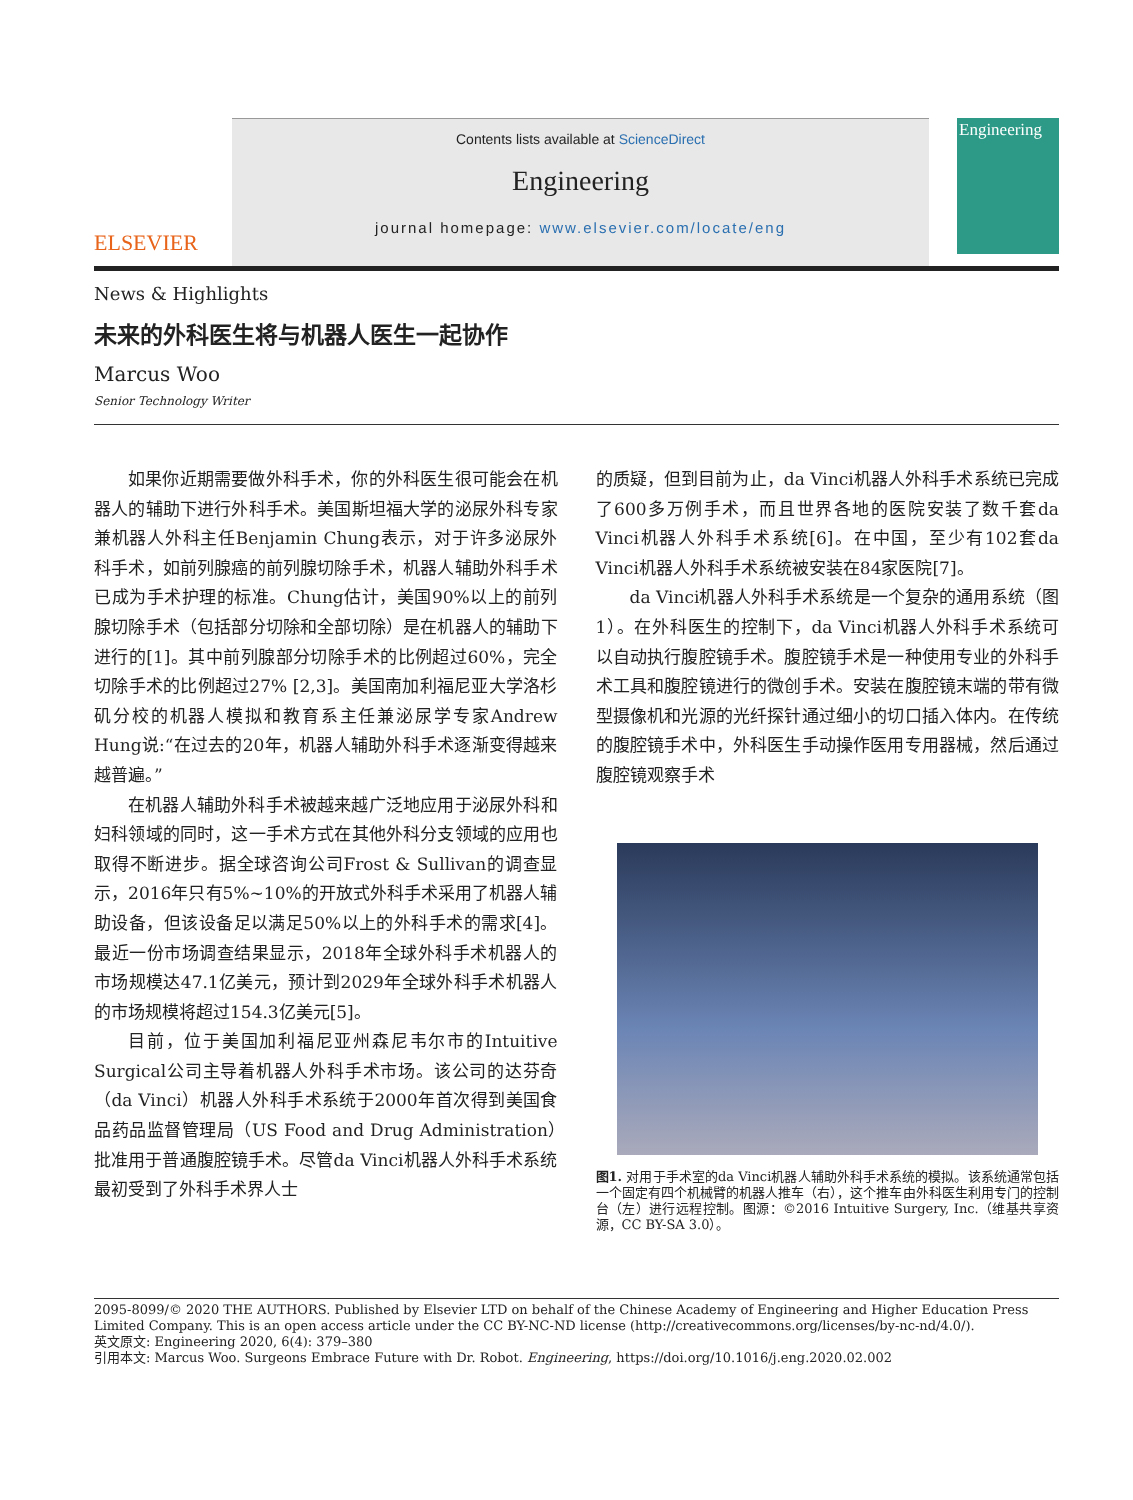ELSEVIER
Contents lists available at ScienceDirect
Engineering
journal homepage: www.elsevier.com/locate/eng
Engineering
News & Highlights
未来的外科医生将与机器人医生一起协作
Marcus Woo
Senior Technology Writer
如果你近期需要做外科手术，你的外科医生很可能会在机器人的辅助下进行外科手术。美国斯坦福大学的泌尿外科专家兼机器人外科主任Benjamin Chung表示，对于许多泌尿外科手术，如前列腺癌的前列腺切除手术，机器人辅助外科手术已成为手术护理的标准。Chung估计，美国90%以上的前列腺切除手术（包括部分切除和全部切除）是在机器人的辅助下进行的[1]。其中前列腺部分切除手术的比例超过60%，完全切除手术的比例超过27% [2,3]。美国南加利福尼亚大学洛杉矶分校的机器人模拟和教育系主任兼泌尿学专家Andrew Hung说:“在过去的20年，机器人辅助外科手术逐渐变得越来越普遍。”
在机器人辅助外科手术被越来越广泛地应用于泌尿外科和妇科领域的同时，这一手术方式在其他外科分支领域的应用也取得不断进步。据全球咨询公司Frost & Sullivan的调查显示，2016年只有5%~10%的开放式外科手术采用了机器人辅助设备，但该设备足以满足50%以上的外科手术的需求[4]。最近一份市场调查结果显示，2018年全球外科手术机器人的市场规模达47.1亿美元，预计到2029年全球外科手术机器人的市场规模将超过154.3亿美元[5]。
目前，位于美国加利福尼亚州森尼韦尔市的Intuitive Surgical公司主导着机器人外科手术市场。该公司的达芬奇（da Vinci）机器人外科手术系统于2000年首次得到美国食品药品监督管理局（US Food and Drug Administration）批准用于普通腹腔镜手术。尽管da Vinci机器人外科手术系统最初受到了外科手术界人士
的质疑，但到目前为止，da Vinci机器人外科手术系统已完成了600多万例手术，而且世界各地的医院安装了数千套da Vinci机器人外科手术系统[6]。在中国，至少有102套da Vinci机器人外科手术系统被安装在84家医院[7]。
da Vinci机器人外科手术系统是一个复杂的通用系统（图1）。在外科医生的控制下，da Vinci机器人外科手术系统可以自动执行腹腔镜手术。腹腔镜手术是一种使用专业的外科手术工具和腹腔镜进行的微创手术。安装在腹腔镜末端的带有微型摄像机和光源的光纤探针通过细小的切口插入体内。在传统的腹腔镜手术中，外科医生手动操作医用专用器械，然后通过腹腔镜观察手术
图1. 对用于手术室的da Vinci机器人辅助外科手术系统的模拟。该系统通常包括一个固定有四个机械臂的机器人推车（右），这个推车由外科医生利用专门的控制台（左）进行远程控制。图源：©2016 Intuitive Surgery, Inc.（维基共享资源，CC BY-SA 3.0）。
2095-8099/© 2020 THE AUTHORS. Published by Elsevier LTD on behalf of the Chinese Academy of Engineering and Higher Education Press Limited Company. This is an open access article under the CC BY-NC-ND license (http://creativecommons.org/licenses/by-nc-nd/4.0/).
英文原文: Engineering 2020, 6(4): 379–380
引用本文: Marcus Woo. Surgeons Embrace Future with Dr. Robot. Engineering, https://doi.org/10.1016/j.eng.2020.02.002